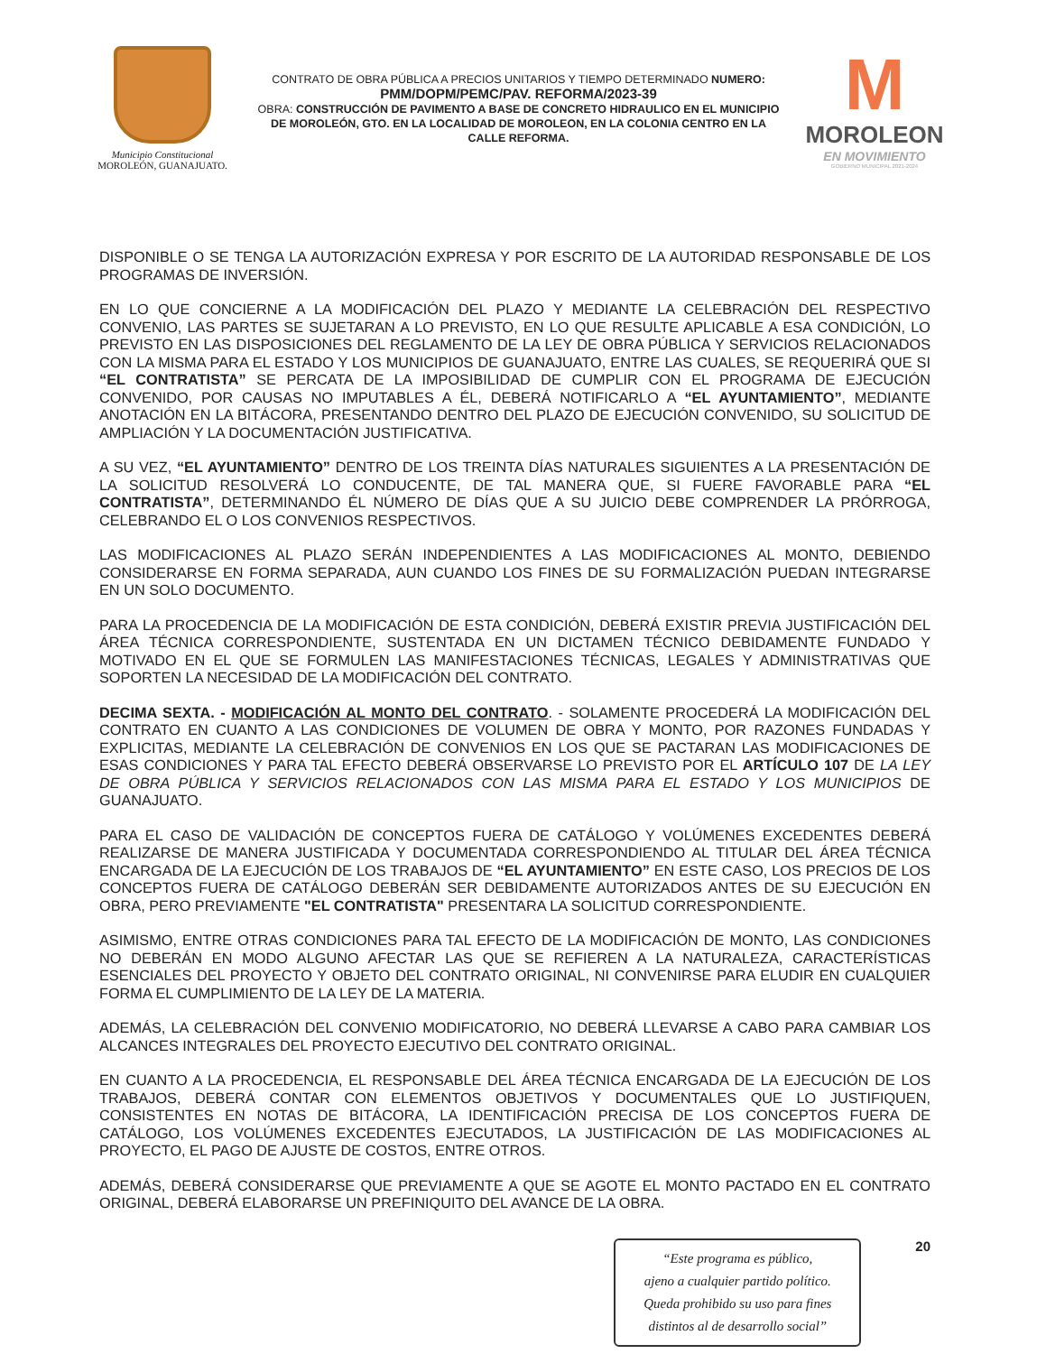Municipio Constitucional
MOROLEÓN, GUANAJUATO.
CONTRATO DE OBRA PÚBLICA A PRECIOS UNITARIOS Y TIEMPO DETERMINADO NUMERO:
PMM/DOPM/PEMC/PAV. REFORMA/2023-39
OBRA: CONSTRUCCIÓN DE PAVIMENTO A BASE DE CONCRETO HIDRAULICO EN EL MUNICIPIO DE MOROLEÓN, GTO. EN LA LOCALIDAD DE MOROLEON, EN LA COLONIA CENTRO EN LA CALLE REFORMA.
M
MOROLEON
EN MOVIMIENTO
GOBIERNO MUNICIPAL 2021-2024
DISPONIBLE O SE TENGA LA AUTORIZACIÓN EXPRESA Y POR ESCRITO DE LA AUTORIDAD RESPONSABLE DE LOS PROGRAMAS DE INVERSIÓN.
EN LO QUE CONCIERNE A LA MODIFICACIÓN DEL PLAZO Y MEDIANTE LA CELEBRACIÓN DEL RESPECTIVO CONVENIO, LAS PARTES SE SUJETARAN A LO PREVISTO, EN LO QUE RESULTE APLICABLE A ESA CONDICIÓN, LO PREVISTO EN LAS DISPOSICIONES DEL REGLAMENTO DE LA LEY DE OBRA PÚBLICA Y SERVICIOS RELACIONADOS CON LA MISMA PARA EL ESTADO Y LOS MUNICIPIOS DE GUANAJUATO, ENTRE LAS CUALES, SE REQUERIRÁ QUE SI “EL CONTRATISTA” SE PERCATA DE LA IMPOSIBILIDAD DE CUMPLIR CON EL PROGRAMA DE EJECUCIÓN CONVENIDO, POR CAUSAS NO IMPUTABLES A ÉL, DEBERÁ NOTIFICARLO A “EL AYUNTAMIENTO”, MEDIANTE ANOTACIÓN EN LA BITÁCORA, PRESENTANDO DENTRO DEL PLAZO DE EJECUCIÓN CONVENIDO, SU SOLICITUD DE AMPLIACIÓN Y LA DOCUMENTACIÓN JUSTIFICATIVA.
A SU VEZ, “EL AYUNTAMIENTO” DENTRO DE LOS TREINTA DÍAS NATURALES SIGUIENTES A LA PRESENTACIÓN DE LA SOLICITUD RESOLVERÁ LO CONDUCENTE, DE TAL MANERA QUE, SI FUERE FAVORABLE PARA “EL CONTRATISTA”, DETERMINANDO ÉL NÚMERO DE DÍAS QUE A SU JUICIO DEBE COMPRENDER LA PRÓRROGA, CELEBRANDO EL O LOS CONVENIOS RESPECTIVOS.
LAS MODIFICACIONES AL PLAZO SERÁN INDEPENDIENTES A LAS MODIFICACIONES AL MONTO, DEBIENDO CONSIDERARSE EN FORMA SEPARADA, AUN CUANDO LOS FINES DE SU FORMALIZACIÓN PUEDAN INTEGRARSE EN UN SOLO DOCUMENTO.
PARA LA PROCEDENCIA DE LA MODIFICACIÓN DE ESTA CONDICIÓN, DEBERÁ EXISTIR PREVIA JUSTIFICACIÓN DEL ÁREA TÉCNICA CORRESPONDIENTE, SUSTENTADA EN UN DICTAMEN TÉCNICO DEBIDAMENTE FUNDADO Y MOTIVADO EN EL QUE SE FORMULEN LAS MANIFESTACIONES TÉCNICAS, LEGALES Y ADMINISTRATIVAS QUE SOPORTEN LA NECESIDAD DE LA MODIFICACIÓN DEL CONTRATO.
DECIMA SEXTA. - MODIFICACIÓN AL MONTO DEL CONTRATO. - SOLAMENTE PROCEDERÁ LA MODIFICACIÓN DEL CONTRATO EN CUANTO A LAS CONDICIONES DE VOLUMEN DE OBRA Y MONTO, POR RAZONES FUNDADAS Y EXPLICITAS, MEDIANTE LA CELEBRACIÓN DE CONVENIOS EN LOS QUE SE PACTARAN LAS MODIFICACIONES DE ESAS CONDICIONES Y PARA TAL EFECTO DEBERÁ OBSERVARSE LO PREVISTO POR EL ARTÍCULO 107 DE LA LEY DE OBRA PÚBLICA Y SERVICIOS RELACIONADOS CON LAS MISMA PARA EL ESTADO Y LOS MUNICIPIOS DE GUANAJUATO.
PARA EL CASO DE VALIDACIÓN DE CONCEPTOS FUERA DE CATÁLOGO Y VOLÚMENES EXCEDENTES DEBERÁ REALIZARSE DE MANERA JUSTIFICADA Y DOCUMENTADA CORRESPONDIENDO AL TITULAR DEL ÁREA TÉCNICA ENCARGADA DE LA EJECUCIÓN DE LOS TRABAJOS DE “EL AYUNTAMIENTO” EN ESTE CASO, LOS PRECIOS DE LOS CONCEPTOS FUERA DE CATÁLOGO DEBERÁN SER DEBIDAMENTE AUTORIZADOS ANTES DE SU EJECUCIÓN EN OBRA, PERO PREVIAMENTE "EL CONTRATISTA" PRESENTARA LA SOLICITUD CORRESPONDIENTE.
ASIMISMO, ENTRE OTRAS CONDICIONES PARA TAL EFECTO DE LA MODIFICACIÓN DE MONTO, LAS CONDICIONES NO DEBERÁN EN MODO ALGUNO AFECTAR LAS QUE SE REFIEREN A LA NATURALEZA, CARACTERÍSTICAS ESENCIALES DEL PROYECTO Y OBJETO DEL CONTRATO ORIGINAL, NI CONVENIRSE PARA ELUDIR EN CUALQUIER FORMA EL CUMPLIMIENTO DE LA LEY DE LA MATERIA.
ADEMÁS, LA CELEBRACIÓN DEL CONVENIO MODIFICATORIO, NO DEBERÁ LLEVARSE A CABO PARA CAMBIAR LOS ALCANCES INTEGRALES DEL PROYECTO EJECUTIVO DEL CONTRATO ORIGINAL.
EN CUANTO A LA PROCEDENCIA, EL RESPONSABLE DEL ÁREA TÉCNICA ENCARGADA DE LA EJECUCIÓN DE LOS TRABAJOS, DEBERÁ CONTAR CON ELEMENTOS OBJETIVOS Y DOCUMENTALES QUE LO JUSTIFIQUEN, CONSISTENTES EN NOTAS DE BITÁCORA, LA IDENTIFICACIÓN PRECISA DE LOS CONCEPTOS FUERA DE CATÁLOGO, LOS VOLÚMENES EXCEDENTES EJECUTADOS, LA JUSTIFICACIÓN DE LAS MODIFICACIONES AL PROYECTO, EL PAGO DE AJUSTE DE COSTOS, ENTRE OTROS.
ADEMÁS, DEBERÁ CONSIDERARSE QUE PREVIAMENTE A QUE SE AGOTE EL MONTO PACTADO EN EL CONTRATO ORIGINAL, DEBERÁ ELABORARSE UN PREFINIQUITO DEL AVANCE DE LA OBRA.
“Este programa es público,
ajeno a cualquier partido político.
Queda prohibido su uso para fines
distintos al de desarrollo social”
20